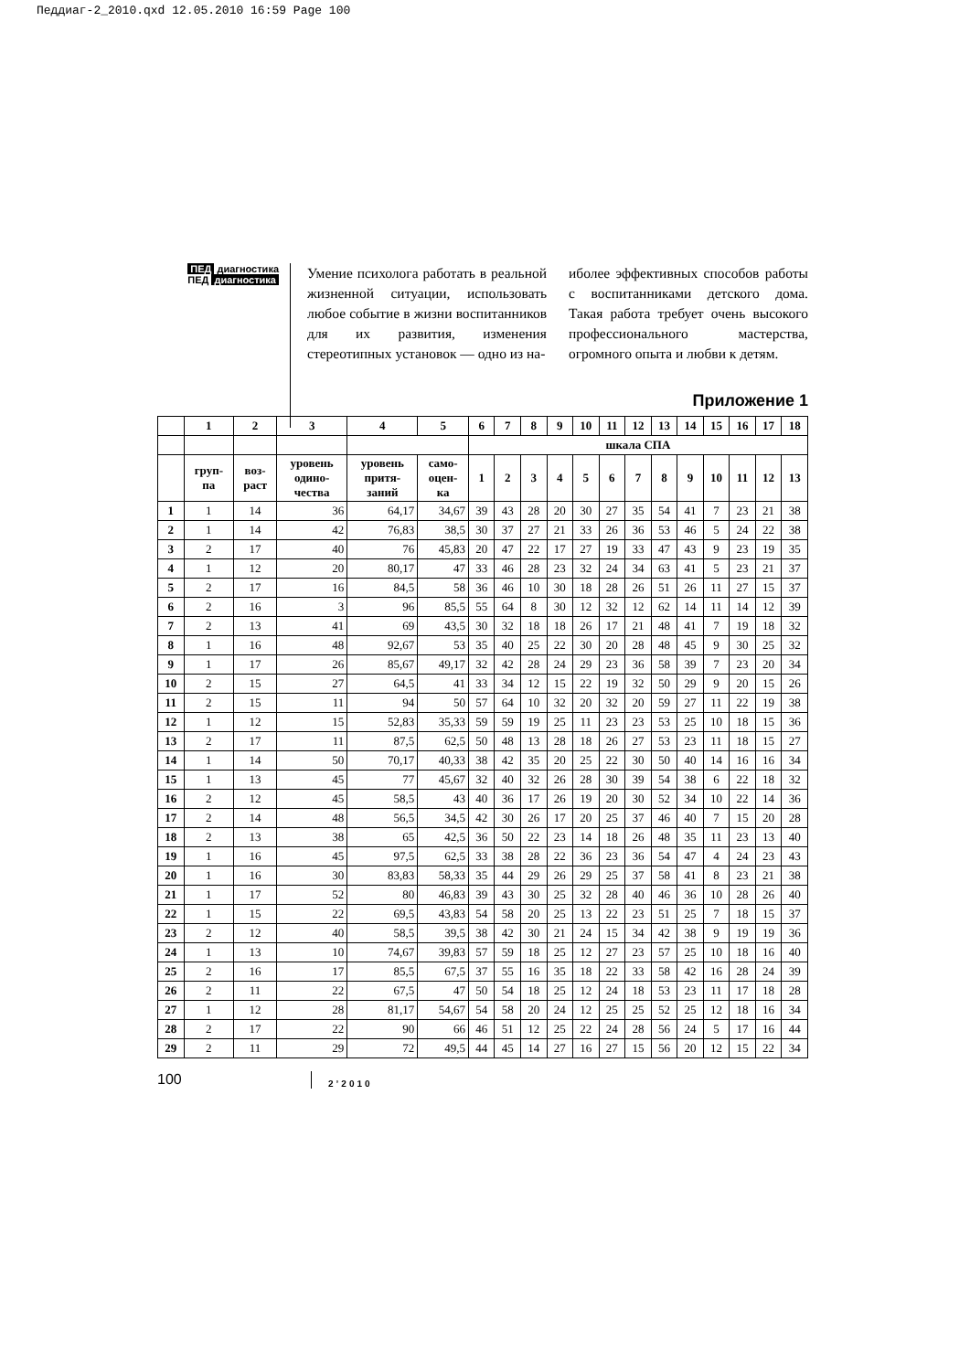Педдиаг-2_2010.qxd 12.05.2010 16:59 Page 100
ПЕД диагностика
ПЕД диагностика
Умение психолога работать в реальной жизненной ситуации, использовать любое событие в жизни воспитанников для их развития, изменения стереотипных установок — одно из на-
иболее эффективных способов работы с воспитанниками детского дома. Такая работа требует очень высокого профессионального мастерства, огромного опыта и любви к детям.
Приложение 1
| | 1 | 2 | 3 | 4 | 5 | 6 | 7 | 8 | 9 | 10 | 11 | 12 | 13 | 14 | 15 | 16 | 17 | 18 |
| --- | --- | --- | --- | --- | --- | --- | --- | --- | --- | --- | --- | --- | --- | --- | --- | --- | --- | --- |
| | | | | | | шкала СПА | | | | | | | | | | | | |
| | груп- па | воз- раст | уровень одино- чества | уровень притя- заний | само- оцен- ка | 1 | 2 | 3 | 4 | 5 | 6 | 7 | 8 | 9 | 10 | 11 | 12 | 13 |
| 1 | 1 | 14 | 36 | 64,17 | 34,67 | 39 | 43 | 28 | 20 | 30 | 27 | 35 | 54 | 41 | 7 | 23 | 21 | 38 |
| 2 | 1 | 14 | 42 | 76,83 | 38,5 | 30 | 37 | 27 | 21 | 33 | 26 | 36 | 53 | 46 | 5 | 24 | 22 | 38 |
| 3 | 2 | 17 | 40 | 76 | 45,83 | 20 | 47 | 22 | 17 | 27 | 19 | 33 | 47 | 43 | 9 | 23 | 19 | 35 |
| 4 | 1 | 12 | 20 | 80,17 | 47 | 33 | 46 | 28 | 23 | 32 | 24 | 34 | 63 | 41 | 5 | 23 | 21 | 37 |
| 5 | 2 | 17 | 16 | 84,5 | 58 | 36 | 46 | 10 | 30 | 18 | 28 | 26 | 51 | 26 | 11 | 27 | 15 | 37 |
| 6 | 2 | 16 | 3 | 96 | 85,5 | 55 | 64 | 8 | 30 | 12 | 32 | 12 | 62 | 14 | 11 | 14 | 12 | 39 |
| 7 | 2 | 13 | 41 | 69 | 43,5 | 30 | 32 | 18 | 18 | 26 | 17 | 21 | 48 | 41 | 7 | 19 | 18 | 32 |
| 8 | 1 | 16 | 48 | 92,67 | 53 | 35 | 40 | 25 | 22 | 30 | 20 | 28 | 48 | 45 | 9 | 30 | 25 | 32 |
| 9 | 1 | 17 | 26 | 85,67 | 49,17 | 32 | 42 | 28 | 24 | 29 | 23 | 36 | 58 | 39 | 7 | 23 | 20 | 34 |
| 10 | 2 | 15 | 27 | 64,5 | 41 | 33 | 34 | 12 | 15 | 22 | 19 | 32 | 50 | 29 | 9 | 20 | 15 | 26 |
| 11 | 2 | 15 | 11 | 94 | 50 | 57 | 64 | 10 | 32 | 20 | 32 | 20 | 59 | 27 | 11 | 22 | 19 | 38 |
| 12 | 1 | 12 | 15 | 52,83 | 35,33 | 59 | 59 | 19 | 25 | 11 | 23 | 23 | 53 | 25 | 10 | 18 | 15 | 36 |
| 13 | 2 | 17 | 11 | 87,5 | 62,5 | 50 | 48 | 13 | 28 | 18 | 26 | 27 | 53 | 23 | 11 | 18 | 15 | 27 |
| 14 | 1 | 14 | 50 | 70,17 | 40,33 | 38 | 42 | 35 | 20 | 25 | 22 | 30 | 50 | 40 | 14 | 16 | 16 | 34 |
| 15 | 1 | 13 | 45 | 77 | 45,67 | 32 | 40 | 32 | 26 | 28 | 30 | 39 | 54 | 38 | 6 | 22 | 18 | 32 |
| 16 | 2 | 12 | 45 | 58,5 | 43 | 40 | 36 | 17 | 26 | 19 | 20 | 30 | 52 | 34 | 10 | 22 | 14 | 36 |
| 17 | 2 | 14 | 48 | 56,5 | 34,5 | 42 | 30 | 26 | 17 | 20 | 25 | 37 | 46 | 40 | 7 | 15 | 20 | 28 |
| 18 | 2 | 13 | 38 | 65 | 42,5 | 36 | 50 | 22 | 23 | 14 | 18 | 26 | 48 | 35 | 11 | 23 | 13 | 40 |
| 19 | 1 | 16 | 45 | 97,5 | 62,5 | 33 | 38 | 28 | 22 | 36 | 23 | 36 | 54 | 47 | 4 | 24 | 23 | 43 |
| 20 | 1 | 16 | 30 | 83,83 | 58,33 | 35 | 44 | 29 | 26 | 29 | 25 | 37 | 58 | 41 | 8 | 23 | 21 | 38 |
| 21 | 1 | 17 | 52 | 80 | 46,83 | 39 | 43 | 30 | 25 | 32 | 28 | 40 | 46 | 36 | 10 | 28 | 26 | 40 |
| 22 | 1 | 15 | 22 | 69,5 | 43,83 | 54 | 58 | 20 | 25 | 13 | 22 | 23 | 51 | 25 | 7 | 18 | 15 | 37 |
| 23 | 2 | 12 | 40 | 58,5 | 39,5 | 38 | 42 | 30 | 21 | 24 | 15 | 34 | 42 | 38 | 9 | 19 | 19 | 36 |
| 24 | 1 | 13 | 10 | 74,67 | 39,83 | 57 | 59 | 18 | 25 | 12 | 27 | 23 | 57 | 25 | 10 | 18 | 16 | 40 |
| 25 | 2 | 16 | 17 | 85,5 | 67,5 | 37 | 55 | 16 | 35 | 18 | 22 | 33 | 58 | 42 | 16 | 28 | 24 | 39 |
| 26 | 2 | 11 | 22 | 67,5 | 47 | 50 | 54 | 18 | 25 | 12 | 24 | 18 | 53 | 23 | 11 | 17 | 18 | 28 |
| 27 | 1 | 12 | 28 | 81,17 | 54,67 | 54 | 58 | 20 | 24 | 12 | 25 | 25 | 52 | 25 | 12 | 18 | 16 | 34 |
| 28 | 2 | 17 | 22 | 90 | 66 | 46 | 51 | 12 | 25 | 22 | 24 | 28 | 56 | 24 | 5 | 17 | 16 | 44 |
| 29 | 2 | 11 | 29 | 72 | 49,5 | 44 | 45 | 14 | 27 | 16 | 27 | 15 | 56 | 20 | 12 | 15 | 22 | 34 |
100
2’2010